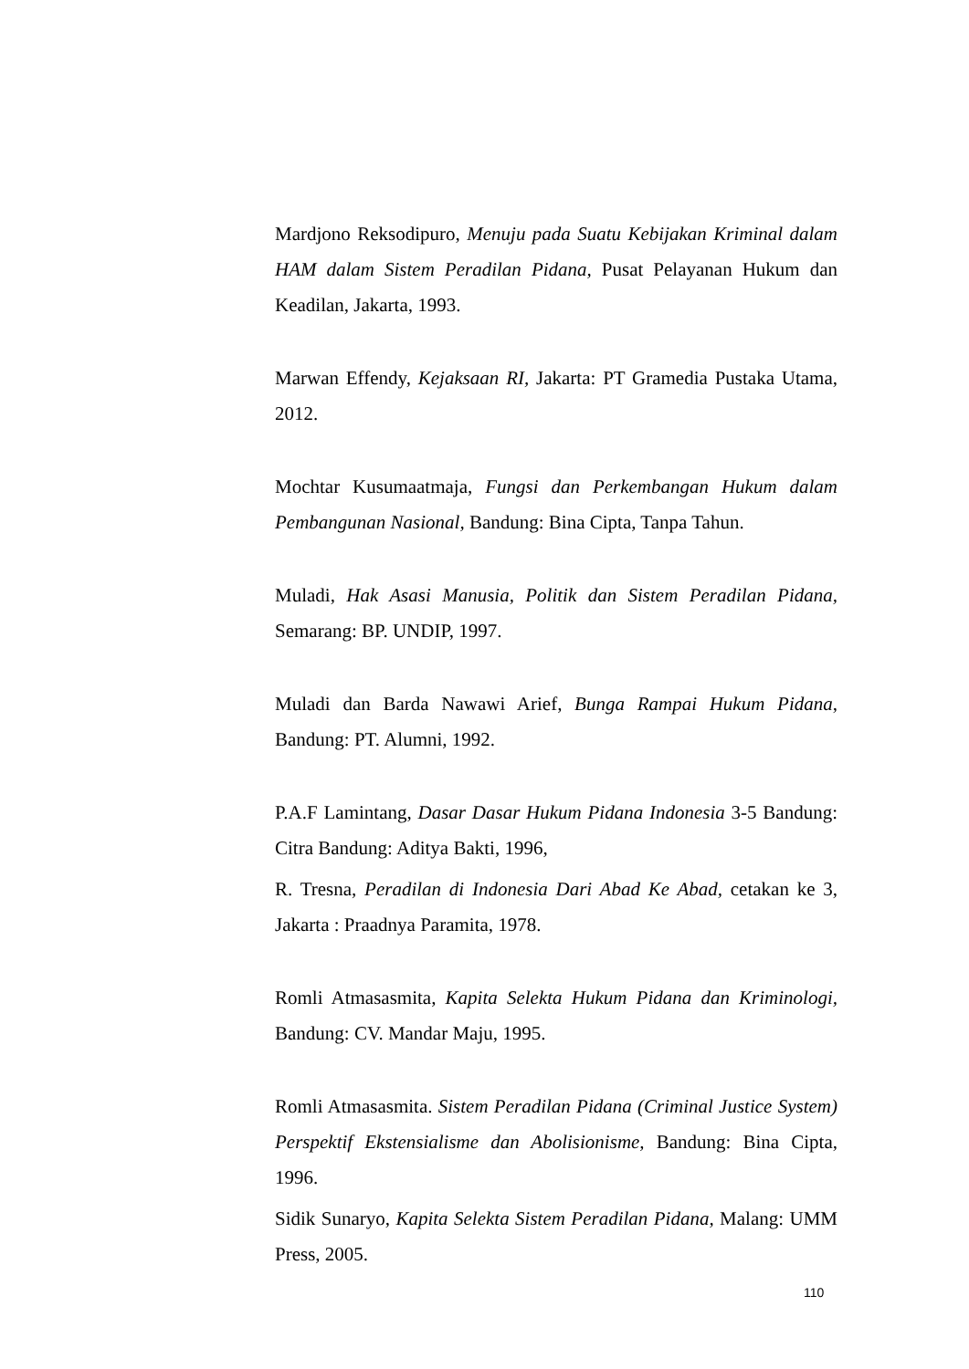Mardjono Reksodipuro, Menuju pada Suatu Kebijakan Kriminal dalam HAM dalam Sistem Peradilan Pidana, Pusat Pelayanan Hukum dan Keadilan, Jakarta, 1993.
Marwan Effendy, Kejaksaan RI, Jakarta: PT Gramedia Pustaka Utama, 2012.
Mochtar Kusumaatmaja, Fungsi dan Perkembangan Hukum dalam Pembangunan Nasional, Bandung: Bina Cipta, Tanpa Tahun.
Muladi, Hak Asasi Manusia, Politik dan Sistem Peradilan Pidana, Semarang: BP. UNDIP, 1997.
Muladi dan Barda Nawawi Arief, Bunga Rampai Hukum Pidana, Bandung: PT. Alumni, 1992.
P.A.F Lamintang, Dasar Dasar Hukum Pidana Indonesia 3-5 Bandung: Citra Bandung: Aditya Bakti, 1996,
R. Tresna, Peradilan di Indonesia Dari Abad Ke Abad, cetakan ke 3, Jakarta : Praadnya Paramita, 1978.
Romli Atmasasmita, Kapita Selekta Hukum Pidana dan Kriminologi, Bandung: CV. Mandar Maju, 1995.
Romli Atmasasmita. Sistem Peradilan Pidana (Criminal Justice System) Perspektif Ekstensialisme dan Abolisionisme, Bandung: Bina Cipta, 1996.
Sidik Sunaryo, Kapita Selekta Sistem Peradilan Pidana, Malang: UMM Press, 2005.
110